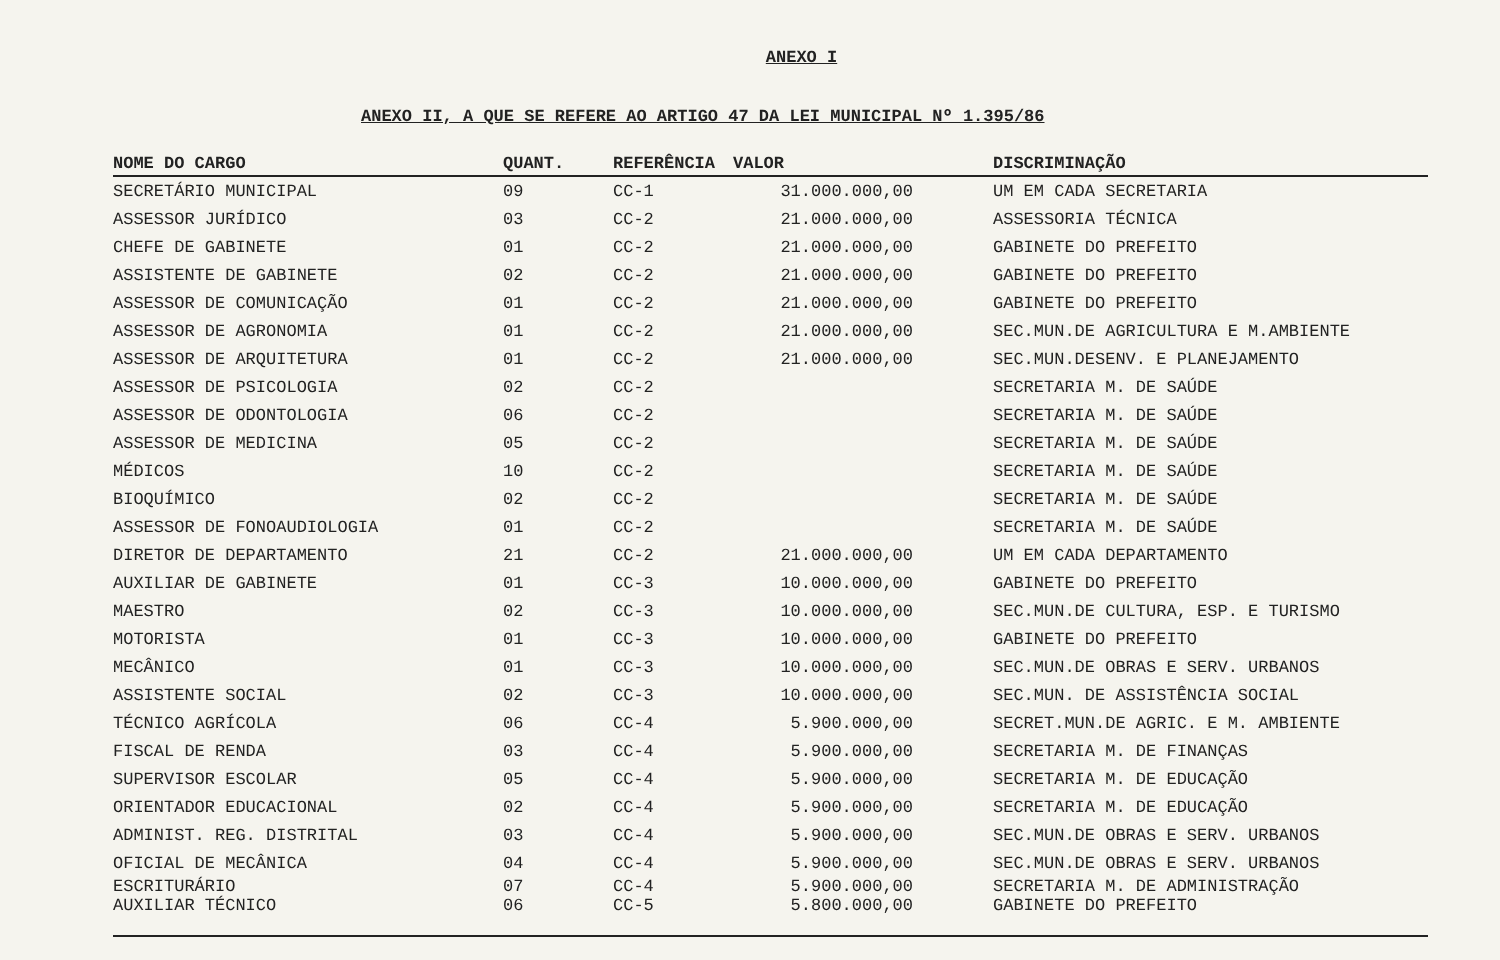ANEXO I
ANEXO II, A QUE SE REFERE AO ARTIGO 47 DA LEI MUNICIPAL Nº 1.395/86
| NOME DO CARGO | QUANT. | REFERÊNCIA | VALOR | DISCRIMINAÇÃO |
| --- | --- | --- | --- | --- |
| SECRETÁRIO MUNICIPAL | 09 | CC-1 | 31.000.000,00 | UM EM CADA SECRETARIA |
| ASSESSOR JURÍDICO | 03 | CC-2 | 21.000.000,00 | ASSESSORIA TÉCNICA |
| CHEFE DE GABINETE | 01 | CC-2 | 21.000.000,00 | GABINETE DO PREFEITO |
| ASSISTENTE DE GABINETE | 02 | CC-2 | 21.000.000,00 | GABINETE DO PREFEITO |
| ASSESSOR DE COMUNICAÇÃO | 01 | CC-2 | 21.000.000,00 | GABINETE DO PREFEITO |
| ASSESSOR DE AGRONOMIA | 01 | CC-2 | 21.000.000,00 | SEC.MUN.DE AGRICULTURA E M.AMBIENTE |
| ASSESSOR DE ARQUITETURA | 01 | CC-2 | 21.000.000,00 | SEC.MUN.DESENV. E PLANEJAMENTO |
| ASSESSOR DE PSICOLOGIA | 02 | CC-2 | | SECRETARIA M. DE SAÚDE |
| ASSESSOR DE ODONTOLOGIA | 06 | CC-2 | | SECRETARIA M. DE SAÚDE |
| ASSESSOR DE MEDICINA | 05 | CC-2 | | SECRETARIA M. DE SAÚDE |
| MÉDICOS | 10 | CC-2 | | SECRETARIA M. DE SAÚDE |
| BIOQUÍMICO | 02 | CC-2 | | SECRETARIA M. DE SAÚDE |
| ASSESSOR DE FONOAUDIOLOGIA | 01 | CC-2 | | SECRETARIA M. DE SAÚDE |
| DIRETOR DE DEPARTAMENTO | 21 | CC-2 | 21.000.000,00 | UM EM CADA DEPARTAMENTO |
| AUXILIAR DE GABINETE | 01 | CC-3 | 10.000.000,00 | GABINETE DO PREFEITO |
| MAESTRO | 02 | CC-3 | 10.000.000,00 | SEC.MUN.DE CULTURA, ESP. E TURISMO |
| MOTORISTA | 01 | CC-3 | 10.000.000,00 | GABINETE DO PREFEITO |
| MECÂNICO | 01 | CC-3 | 10.000.000,00 | SEC.MUN.DE OBRAS E SERV. URBANOS |
| ASSISTENTE SOCIAL | 02 | CC-3 | 10.000.000,00 | SEC.MUN. DE ASSISTÊNCIA SOCIAL |
| TÉCNICO AGRÍCOLA | 06 | CC-4 | 5.900.000,00 | SECRET.MUN.DE AGRIC. E M. AMBIENTE |
| FISCAL DE RENDA | 03 | CC-4 | 5.900.000,00 | SECRETARIA M. DE FINANÇAS |
| SUPERVISOR ESCOLAR | 05 | CC-4 | 5.900.000,00 | SECRETARIA M. DE EDUCAÇÃO |
| ORIENTADOR EDUCACIONAL | 02 | CC-4 | 5.900.000,00 | SECRETARIA M. DE EDUCAÇÃO |
| ADMINIST. REG. DISTRITAL | 03 | CC-4 | 5.900.000,00 | SEC.MUN.DE OBRAS E SERV. URBANOS |
| OFICIAL DE MECÂNICA | 04 | CC-4 | 5.900.000,00 | SEC.MUN.DE OBRAS E SERV. URBANOS |
| ESCRITURÁRIO | 07 | CC-4 | 5.900.000,00 | SECRETARIA M. DE ADMINISTRAÇÃO |
| AUXILIAR TÉCNICO | 06 | CC-5 | 5.800.000,00 | GABINETE DO PREFEITO |